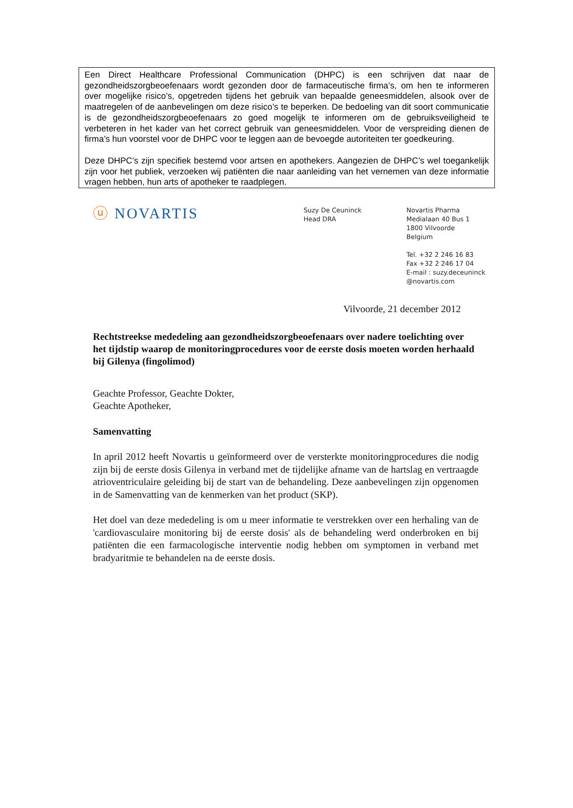Een Direct Healthcare Professional Communication (DHPC) is een schrijven dat naar de gezondheidszorgbeoefenaars wordt gezonden door de farmaceutische firma’s, om hen te informeren over mogelijke risico’s, opgetreden tijdens het gebruik van bepaalde geneesmiddelen, alsook over de maatregelen of de aanbevelingen om deze risico’s te beperken. De bedoeling van dit soort communicatie is de gezondheidszorgbeoefenaars zo goed mogelijk te informeren om de gebruiksveiligheid te verbeteren in het kader van het correct gebruik van geneesmiddelen. Voor de verspreiding dienen de firma’s hun voorstel voor de DHPC voor te leggen aan de bevoegde autoriteiten ter goedkeuring.
Deze DHPC’s zijn specifiek bestemd voor artsen en apothekers. Aangezien de DHPC’s wel toegankelijk zijn voor het publiek, verzoeken wij patiënten die naar aanleiding van het vernemen van deze informatie vragen hebben, hun arts of apotheker te raadplegen.
ⓤ NOVARTIS
Suzy De Ceuninck
Head DRA
Novartis Pharma
Medialaan 40 Bus 1
1800 Vilvoorde
Belgium
Tel. +32 2 246 16 83
Fax +32 2 246 17 04
E-mail : suzy.deceuninck
@novartis.com
Vilvoorde, 21 december 2012
Rechtstreekse mededeling aan gezondheidszorgbeoefenaars over nadere toelichting over het tijdstip waarop de monitoringprocedures voor de eerste dosis moeten worden herhaald bij Gilenya (fingolimod)
Geachte Professor, Geachte Dokter,
Geachte Apotheker,
Samenvatting
In april 2012 heeft Novartis u geïnformeerd over de versterkte monitoringprocedures die nodig zijn bij de eerste dosis Gilenya in verband met de tijdelijke afname van de hartslag en vertraagde atrioventriculaire geleiding bij de start van de behandeling. Deze aanbevelingen zijn opgenomen in de Samenvatting van de kenmerken van het product (SKP).
Het doel van deze mededeling is om u meer informatie te verstrekken over een herhaling van de 'cardiovasculaire monitoring bij de eerste dosis' als de behandeling werd onderbroken en bij patiënten die een farmacologische interventie nodig hebben om symptomen in verband met bradyaritmie te behandelen na de eerste dosis.